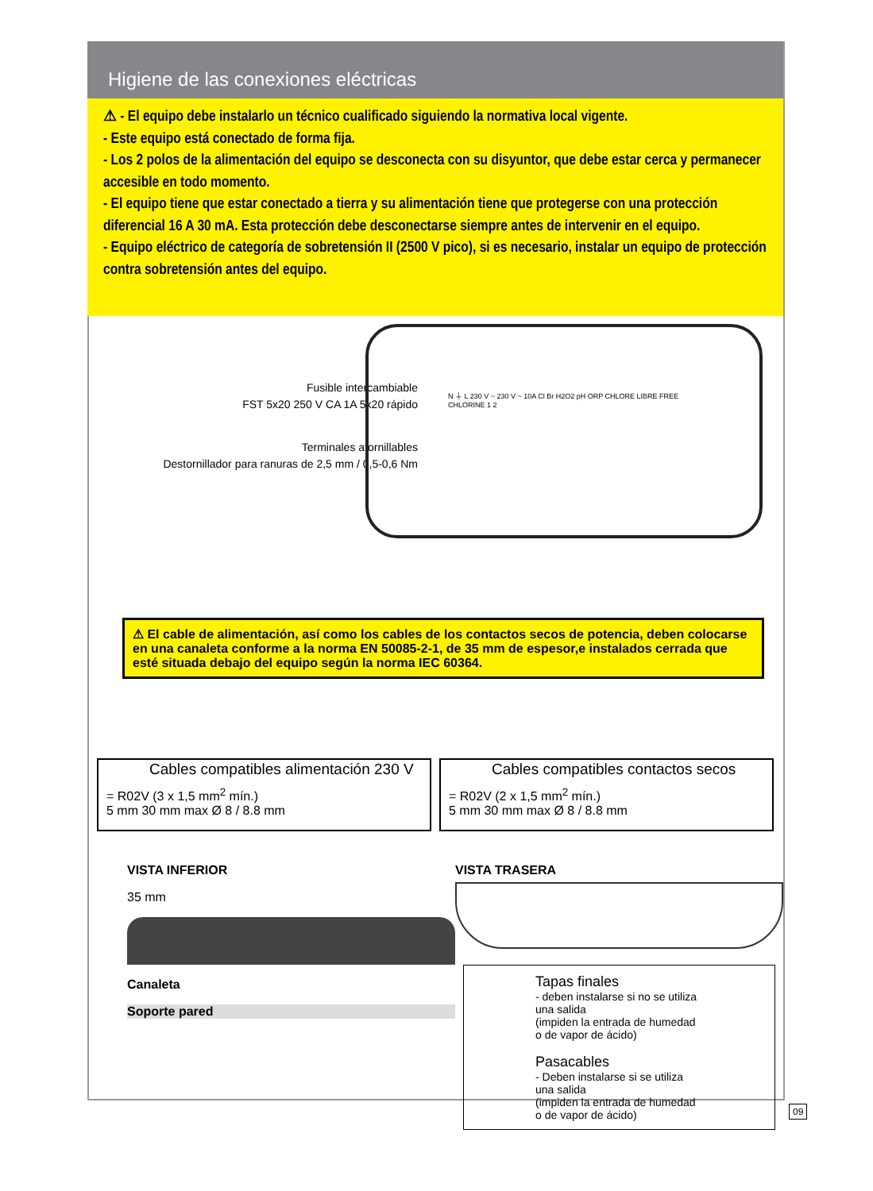Higiene de las conexiones eléctricas
⚠ - El equipo debe instalarlo un técnico cualificado siguiendo la normativa local vigente.
- Este equipo está conectado de forma fija.
- Los 2 polos de la alimentación del equipo se desconecta con su disyuntor, que debe estar cerca y permanecer accesible en todo momento.
- El equipo tiene que estar conectado a tierra y su alimentación tiene que protegerse con una protección diferencial 16 A 30 mA. Esta protección debe desconectarse siempre antes de intervenir en el equipo.
- Equipo eléctrico de categoría de sobretensión II (2500 V pico), si es necesario, instalar un equipo de protección contra sobretensión antes del equipo.
Fusible intercambiable
FST 5x20 250 V CA 1A 5x20 rápido
Terminales atornillables
Destornillador para ranuras de 2,5 mm / 0,5-0,6 Nm
N ⏚ L 230 V ~ 230 V ~ 10A Cl Br H2O2 pH ORP CHLORE LIBRE FREE CHLORINE 1 2
⚠ El cable de alimentación, así como los cables de los contactos secos de potencia, deben colocarse en una canaleta conforme a la norma EN 50085-2-1, de 35 mm de espesor,e instalados cerrada que esté situada debajo del equipo según la norma IEC 60364.
Cables compatibles alimentación 230 V
= R02V (3 x 1,5 mm<sup>2</sup> mín.)
5 mm 30 mm max Ø 8 / 8.8 mm
Cables compatibles contactos secos
= R02V (2 x 1,5 mm<sup>2</sup> mín.)
5 mm 30 mm max Ø 8 / 8.8 mm
VISTA INFERIOR
35 mm
Canaleta
Soporte pared
VISTA TRASERA
Tapas finales
- deben instalarse si no se utiliza una salida
(impiden la entrada de humedad o de vapor de ácido)
Pasacables
- Deben instalarse si se utiliza una salida
(impiden la entrada de humedad o de vapor de ácido)
09